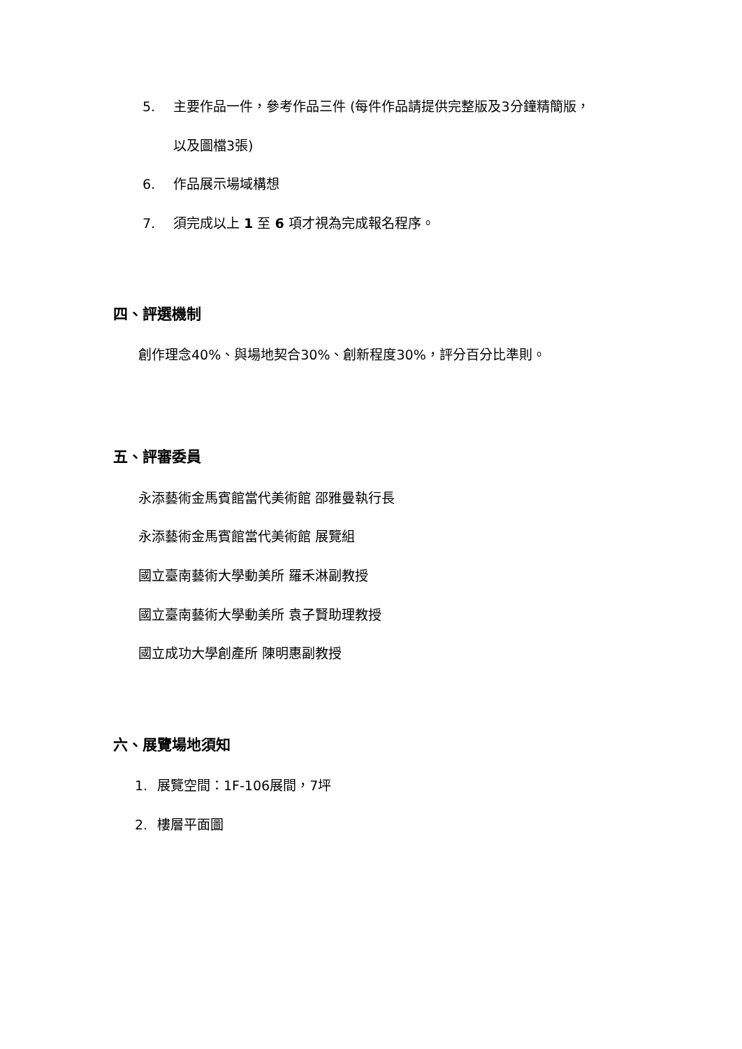5. 主要作品一件，參考作品三件 (每件作品請提供完整版及3分鐘精簡版，
以及圖檔3張)
6. 作品展示場域構想
7. 須完成以上 1 至 6 項才視為完成報名程序。
四、評選機制
創作理念40%、與場地契合30%、創新程度30%，評分百分比準則。
五、評審委員
永添藝術金馬賓館當代美術館 邵雅曼執行長
永添藝術金馬賓館當代美術館 展覽組
國立臺南藝術大學動美所 羅禾淋副教授
國立臺南藝術大學動美所 袁子賢助理教授
國立成功大學創產所 陳明惠副教授
六、展覽場地須知
1. 展覽空間：1F-106展間，7坪
2. 樓層平面圖